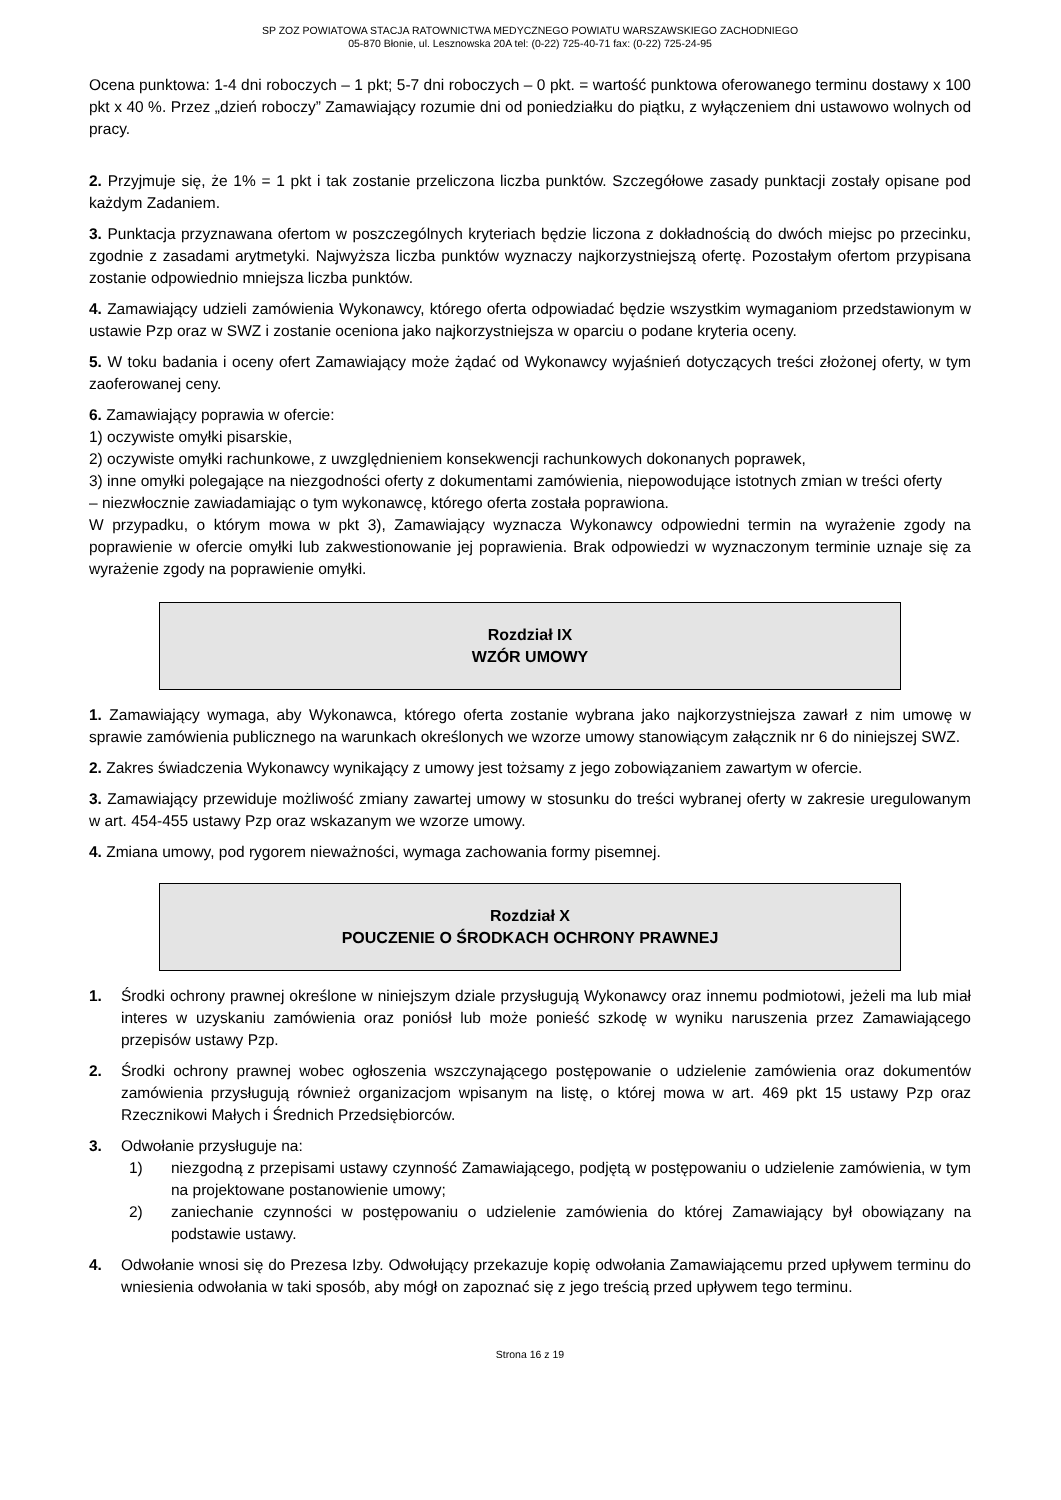SP ZOZ POWIATOWA STACJA RATOWNICTWA MEDYCZNEGO POWIATU WARSZAWSKIEGO ZACHODNIEGO
05-870 Błonie, ul. Lesznowska 20A tel: (0-22) 725-40-71 fax: (0-22) 725-24-95
Ocena punktowa: 1-4 dni roboczych – 1 pkt; 5-7 dni roboczych – 0 pkt. = wartość punktowa oferowanego terminu dostawy x 100 pkt x 40 %. Przez „dzień roboczy” Zamawiający rozumie dni od poniedziałku do piątku, z wyłączeniem dni ustawowo wolnych od pracy.
2. Przyjmuje się, że 1% = 1 pkt i tak zostanie przeliczona liczba punktów. Szczegółowe zasady punktacji zostały opisane pod każdym Zadaniem.
3. Punktacja przyznawana ofertom w poszczególnych kryteriach będzie liczona z dokładnością do dwóch miejsc po przecinku, zgodnie z zasadami arytmetyki. Najwyższa liczba punktów wyznaczy najkorzystniejszą ofertę. Pozostałym ofertom przypisana zostanie odpowiednio mniejsza liczba punktów.
4. Zamawiający udzieli zamówienia Wykonawcy, którego oferta odpowiadać będzie wszystkim wymaganiom przedstawionym w ustawie Pzp oraz w SWZ i zostanie oceniona jako najkorzystniejsza w oparciu o podane kryteria oceny.
5. W toku badania i oceny ofert Zamawiający może żądać od Wykonawcy wyjaśnień dotyczących treści złożonej oferty, w tym zaoferowanej ceny.
6. Zamawiający poprawia w ofercie:
1) oczywiste omyłki pisarskie,
2) oczywiste omyłki rachunkowe, z uwzględnieniem konsekwencji rachunkowych dokonanych poprawek,
3) inne omyłki polegające na niezgodności oferty z dokumentami zamówienia, niepowodujące istotnych zmian w treści oferty
– niezwłocznie zawiadamiając o tym wykonawcę, którego oferta została poprawiona.
W przypadku, o którym mowa w pkt 3), Zamawiający wyznacza Wykonawcy odpowiedni termin na wyrażenie zgody na poprawienie w ofercie omyłki lub zakwestionowanie jej poprawienia. Brak odpowiedzi w wyznaczonym terminie uznaje się za wyrażenie zgody na poprawienie omyłki.
Rozdział IX
WZÓR UMOWY
1. Zamawiający wymaga, aby Wykonawca, którego oferta zostanie wybrana jako najkorzystniejsza zawarł z nim umowę w sprawie zamówienia publicznego na warunkach określonych we wzorze umowy stanowiącym załącznik nr 6 do niniejszej SWZ.
2. Zakres świadczenia Wykonawcy wynikający z umowy jest tożsamy z jego zobowiązaniem zawartym w ofercie.
3. Zamawiający przewiduje możliwość zmiany zawartej umowy w stosunku do treści wybranej oferty w zakresie uregulowanym w art. 454-455 ustawy Pzp oraz wskazanym we wzorze umowy.
4. Zmiana umowy, pod rygorem nieważności, wymaga zachowania formy pisemnej.
Rozdział X
POUCZENIE O ŚRODKACH OCHRONY PRAWNEJ
1. Środki ochrony prawnej określone w niniejszym dziale przysługują Wykonawcy oraz innemu podmiotowi, jeżeli ma lub miał interes w uzyskaniu zamówienia oraz poniósł lub może ponieść szkodę w wyniku naruszenia przez Zamawiającego przepisów ustawy Pzp.
2. Środki ochrony prawnej wobec ogłoszenia wszczynającego postępowanie o udzielenie zamówienia oraz dokumentów zamówienia przysługują również organizacjom wpisanym na listę, o której mowa w art. 469 pkt 15 ustawy Pzp oraz Rzecznikowi Małych i Średnich Przedsiębiorców.
3. Odwołanie przysługuje na:
1) niezgodną z przepisami ustawy czynność Zamawiającego, podjętą w postępowaniu o udzielenie zamówienia, w tym na projektowane postanowienie umowy;
2) zaniechanie czynności w postępowaniu o udzielenie zamówienia do której Zamawiający był obowiązany na podstawie ustawy.
4. Odwołanie wnosi się do Prezesa Izby. Odwołujący przekazuje kopię odwołania Zamawiającemu przed upływem terminu do wniesienia odwołania w taki sposób, aby mógł on zapoznać się z jego treścią przed upływem tego terminu.
Strona 16 z 19